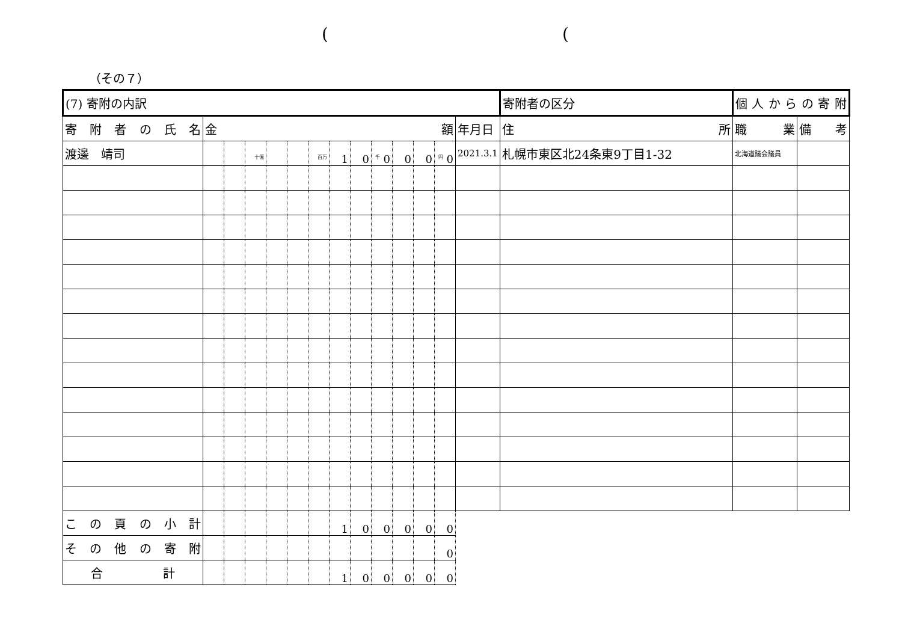( (
（その７）
| (7) 寄附の内訳 | | | | | | | | | | | | | | 寄附者の区分 | 個 人 か ら の 寄 附 | | |
| 寄 附 者 の 氏 名 | 金 額 | | | | | | | | | | | | 年月日 | 住 所 | | 職 業 | 備 考 |
| 渡邊 靖司 | | | <sup>十億</sup> | | | <sup>百万</sup> | 1 | 0 | <sup>千</sup> 0 | 0 | 0 | <sup>円</sup> 0 | 2021.3.1 | 札幌市東区北24条東9丁目1-32 | | 北海道議会議員 | |
| こ の 頁 の 小 計 | | | | | | | 1 | 0 | 0 | 0 | 0 | 0 | | | | | |
| そ の 他 の 寄 附 | | | | | | | | | | | | 0 | | | | | |
| 合 計 | | | | | | | 1 | 0 | 0 | 0 | 0 | 0 | | | | | |